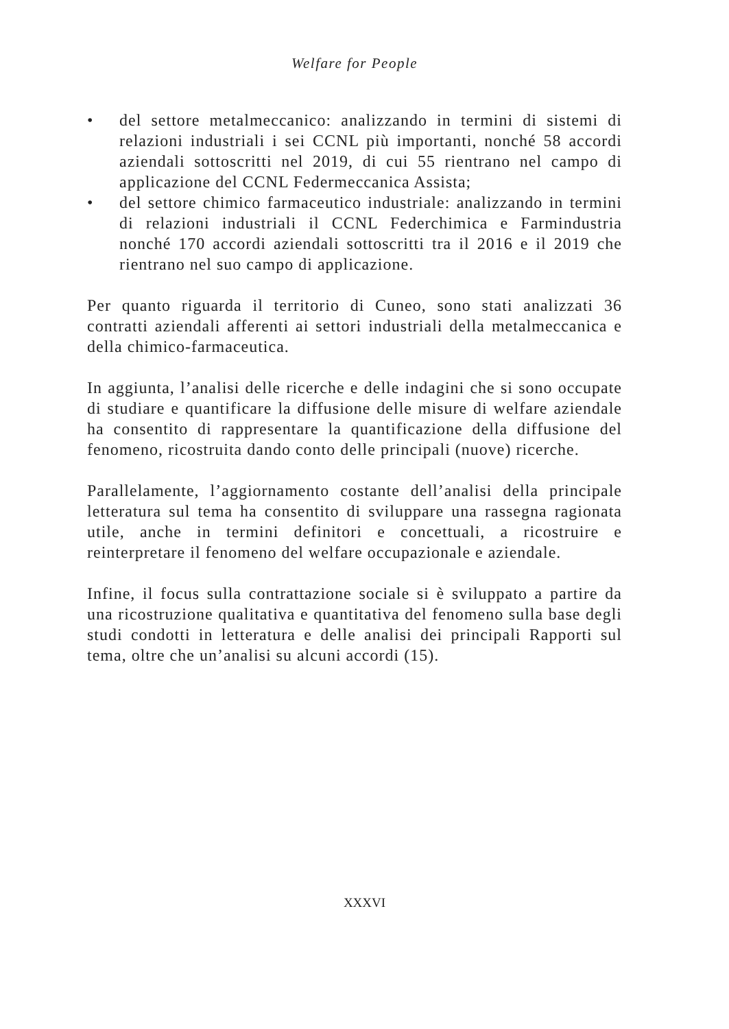Welfare for People
• del settore metalmeccanico: analizzando in termini di sistemi di relazioni industriali i sei CCNL più importanti, nonché 58 accordi aziendali sottoscritti nel 2019, di cui 55 rientrano nel campo di applicazione del CCNL Federmeccanica Assista;
• del settore chimico farmaceutico industriale: analizzando in termini di relazioni industriali il CCNL Federchimica e Farmindustria nonché 170 accordi aziendali sottoscritti tra il 2016 e il 2019 che rientrano nel suo campo di applicazione.
Per quanto riguarda il territorio di Cuneo, sono stati analizzati 36 contratti aziendali afferenti ai settori industriali della metalmeccanica e della chimico-farmaceutica.
In aggiunta, l’analisi delle ricerche e delle indagini che si sono occupate di studiare e quantificare la diffusione delle misure di welfare aziendale ha consentito di rappresentare la quantificazione della diffusione del fenomeno, ricostruita dando conto delle principali (nuove) ricerche.
Parallelamente, l’aggiornamento costante dell’analisi della principale letteratura sul tema ha consentito di sviluppare una rassegna ragionata utile, anche in termini definitori e concettuali, a ricostruire e reinterpretare il fenomeno del welfare occupazionale e aziendale.
Infine, il focus sulla contrattazione sociale si è sviluppato a partire da una ricostruzione qualitativa e quantitativa del fenomeno sulla base degli studi condotti in letteratura e delle analisi dei principali Rapporti sul tema, oltre che un’analisi su alcuni accordi (15).
XXXVI